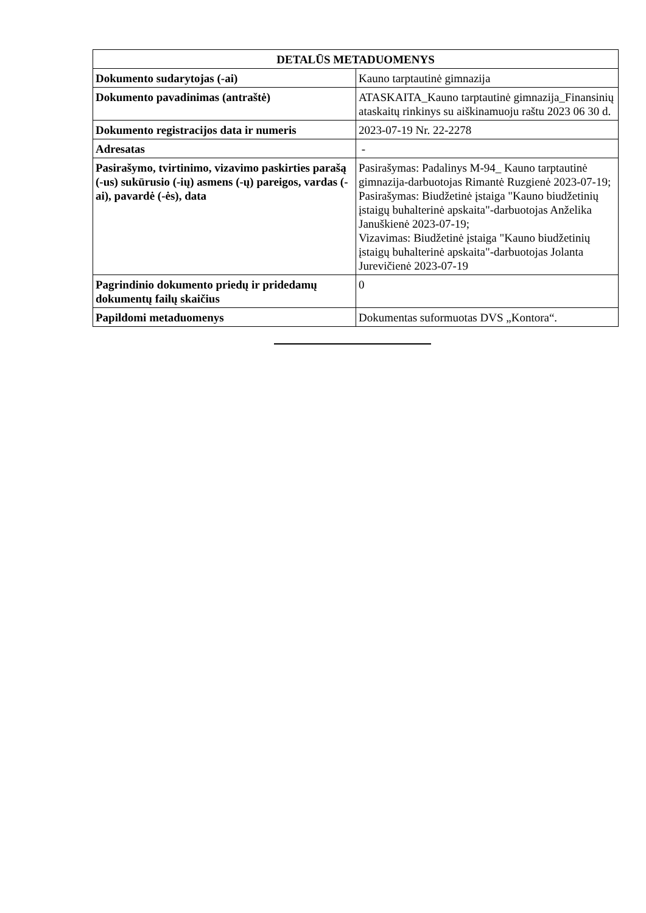| DETALŪS METADUOMENYS | |
| --- | --- |
| Dokumento sudarytojas (-ai) | Kauno tarptautinė gimnazija |
| Dokumento pavadinimas (antraštė) | ATASKAITA_Kauno tarptautinė gimnazija_Finansinių ataskaitų rinkinys su aiškinamuoju raštu 2023 06 30 d. |
| Dokumento registracijos data ir numeris | 2023-07-19 Nr. 22-2278 |
| Adresatas | - |
| Pasirašymo, tvirtinimo, vizavimo paskirties parašą (-us) sukūrusio (-ių) asmens (-ų) pareigos, vardas (-ai), pavardė (-ės), data | Pasirašymas: Padalinys M-94_ Kauno tarptautinė gimnazija-darbuotojas Rimantė Ruzgienė 2023-07-19; Pasirašymas: Biudžetinė įstaiga "Kauno biudžetinių įstaigų buhalterinė apskaita"-darbuotojas Anželika Januškienė 2023-07-19; Vizavimas: Biudžetinė įstaiga "Kauno biudžetinių įstaigų buhalterinė apskaita"-darbuotojas Jolanta Jurevičienė 2023-07-19 |
| Pagrindinio dokumento priedų ir pridedamų dokumentų failų skaičius | 0 |
| Papildomi metaduomenys | Dokumentas suformuotas DVS „Kontora“. |